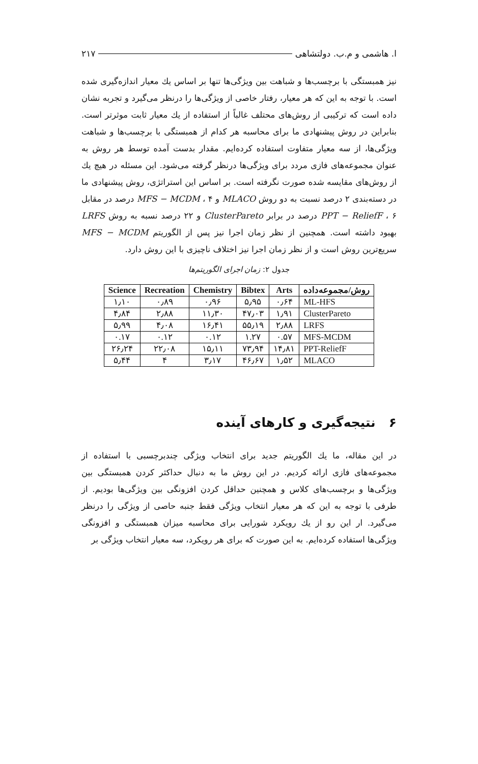ا. هاشمی و م.ب. دولتشاهی ۲۱۷
نیز همبستگی با برچسب‌ها و شباهت بین ویژگی‌ها تنها بر اساس یك معیار اندازه‌گیری شده است. با توجه به این که هر معیار، رفتار خاصی از ویژگی‌ها را درنظر می‌گیرد و تجربه نشان داده است که ترکیبی از روش‌های محتلف غالباً از استفاده از یك معیار ثابت موثرتر است. بنابراین در روش پیشنهادی ما برای محاسبه هر کدام از همبستگی با برچسب‌ها و شباهت ویژگی‌ها، از سه معیار متفاوت استفاده کرده‌ایم. مقدار بدست آمده توسط هر روش به عنوان مجموعه‌های فازی مردد برای ویژگی‌ها درنظر گرفته می‌شود. این مسئله در هیچ یك از روش‌های مقایسه شده صورت نگرفته است. بر اساس این استراتژی، روش پیشنهادی ما در دسته‌بندی ۲ درصد نسبت به دو روش MLACO و MFS − MCDM ، ۴ درصد در مقابل PPT − ReliefF ، ۶ درصد در برابر ClusterPareto و ۲۲ درصد نسبه به روش LRFS بهبود داشته است. همچنین از نظر زمان اجرا نیز پس از الگوریتم MFS − MCDM سریع‌ترین روش است و از نظر زمان اجرا نیز اختلاف ناچیزی با این روش دارد.
جدول ۲: زمان اجرای الگوریتم‌ها
| روش/مجموعه‌داده | Arts | Bibtex | Chemistry | Recreation | Science |
| --- | --- | --- | --- | --- | --- |
| ML-HFS | ۰٫۶۴ | ۵٫۹۵ | ۰٫۹۶ | ۰٫۸۹ | ۱٫۱۰ |
| ClusterPareto | ۱٫۹۱ | ۴۷٫۰۳ | ۱۱٫۳۰ | ۲٫۸۸ | ۴٫۸۴ |
| LRFS | ۲٫۸۸ | ۵۵٫۱۹ | ۱۶٫۴۱ | ۴٫۰۸ | ۵٫۹۹ |
| MFS-MCDM | ۰.۵۷ | ۱.۲۷ | ۰.۱۲ | ۰.۱۲ | ۰.۱۷ |
| PPT-ReliefF | ۱۴٫۸۱ | ۷۳٫۹۴ | ۱۵٫۱۱ | ۲۲٫۰۸ | ۲۶٫۲۴ |
| MLACO | ۱٫۵۲ | ۴۶٫۶۷ | ۳٫۱۷ | ۴ | ۵٫۴۴ |
۶ نتیجه‌گیری و کارهای آینده
در این مقاله، ما یك الگوریتم جدید برای انتخاب ویژگی چندبرچسبی با استفاده از مجموعه‌های فازی ارائه کردیم. در این روش ما به دنبال حداکثر کردن همبستگی بین ویژگی‌ها و برچسب‌های کلاس و همچنین حداقل کردن افزونگی بین ویژگی‌ها بودیم. از طرفی با توجه به این که هر معیار انتخاب ویژگی فقط جنبه حاصی از ویژگی را درنظر می‌گیرد. ار این رو از یك رویکرد شورایی برای محاسبه میزان همبستگی و افزونگی ویژگی‌ها استفاده کرده‌ایم. به این صورت که برای هر رویکرد، سه معیار انتخاب ویژگی بر